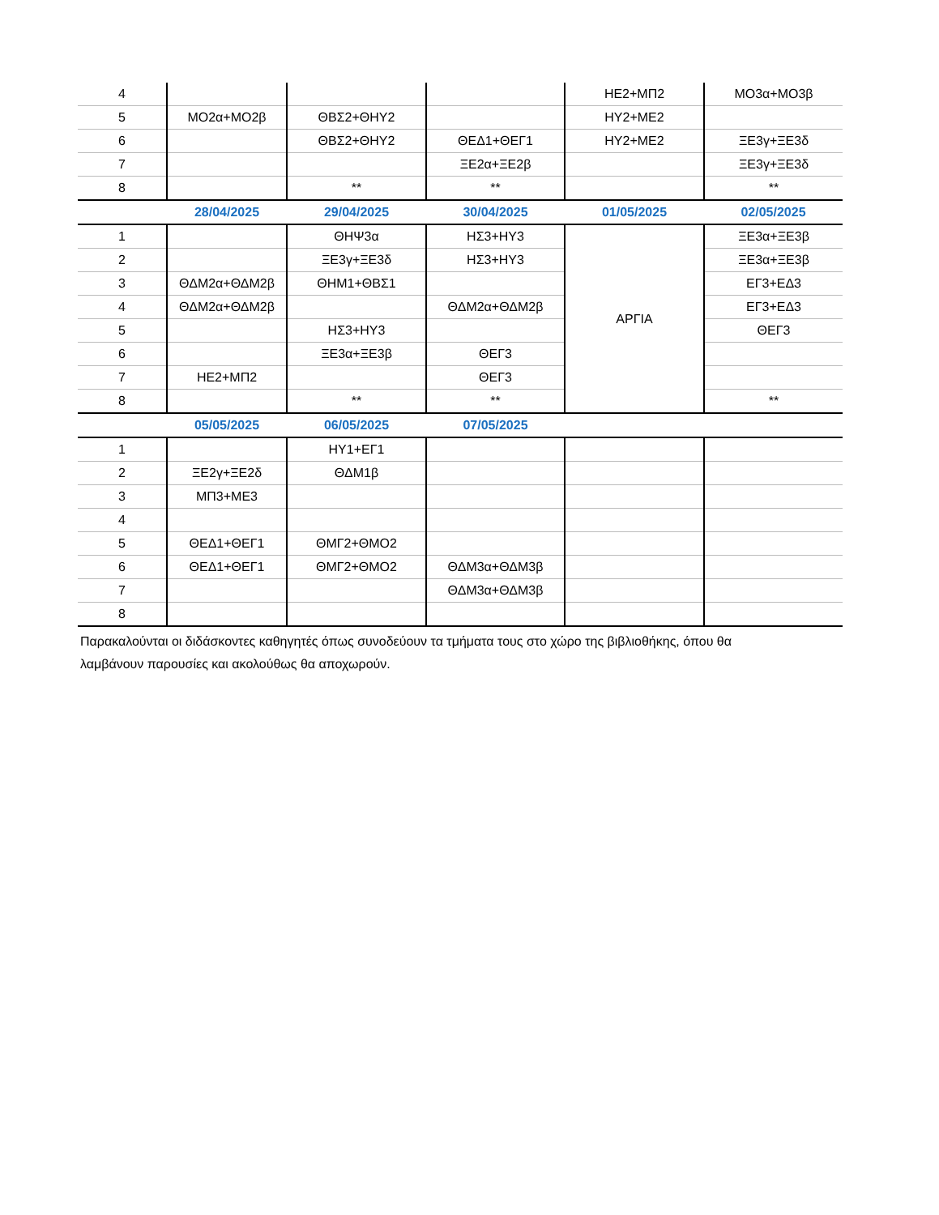| 4 | | | | ΗΕ2+ΜΠ2 | ΜΟ3α+ΜΟ3β |
| 5 | ΜΟ2α+ΜΟ2β | ΘΒΣ2+ΘΗΥ2 | | ΗΥ2+ΜΕ2 | |
| 6 | | ΘΒΣ2+ΘΗΥ2 | ΘΕΔ1+ΘΕΓ1 | ΗΥ2+ΜΕ2 | ΞΕ3γ+ΞΕ3δ |
| 7 | | | ΞΕ2α+ΞΕ2β | | ΞΕ3γ+ΞΕ3δ |
| 8 | | ** | ** | | ** |
| | 28/04/2025 | 29/04/2025 | 30/04/2025 | 01/05/2025 | 02/05/2025 |
| 1 | | ΘΗΨ3α | ΗΣ3+ΗΥ3 | ΑΡΓΙΑ | ΞΕ3α+ΞΕ3β |
| 2 | | ΞΕ3γ+ΞΕ3δ | ΗΣ3+ΗΥ3 | | ΞΕ3α+ΞΕ3β |
| 3 | ΘΔΜ2α+ΘΔΜ2β | ΘΗΜ1+ΘΒΣ1 | | | ΕΓ3+ΕΔ3 |
| 4 | ΘΔΜ2α+ΘΔΜ2β | | ΘΔΜ2α+ΘΔΜ2β | | ΕΓ3+ΕΔ3 |
| 5 | | ΗΣ3+ΗΥ3 | | | ΘΕΓ3 |
| 6 | | ΞΕ3α+ΞΕ3β | ΘΕΓ3 | | |
| 7 | ΗΕ2+ΜΠ2 | | ΘΕΓ3 | | |
| 8 | | ** | ** | | ** |
| | 05/05/2025 | 06/05/2025 | 07/05/2025 | | |
| 1 | | ΗΥ1+ΕΓ1 | | | |
| 2 | ΞΕ2γ+ΞΕ2δ | ΘΔΜ1β | | | |
| 3 | ΜΠ3+ΜΕ3 | | | | |
| 4 | | | | | |
| 5 | ΘΕΔ1+ΘΕΓ1 | ΘΜΓ2+ΘΜΟ2 | | | |
| 6 | ΘΕΔ1+ΘΕΓ1 | ΘΜΓ2+ΘΜΟ2 | ΘΔΜ3α+ΘΔΜ3β | | |
| 7 | | | ΘΔΜ3α+ΘΔΜ3β | | |
| 8 | | | | | |
Παρακαλούνται οι διδάσκοντες καθηγητές όπως συνοδεύουν τα τμήματα τους στο χώρο της βιβλιοθήκης, όπου θα
λαμβάνουν παρουσίες και ακολούθως θα αποχωρούν.